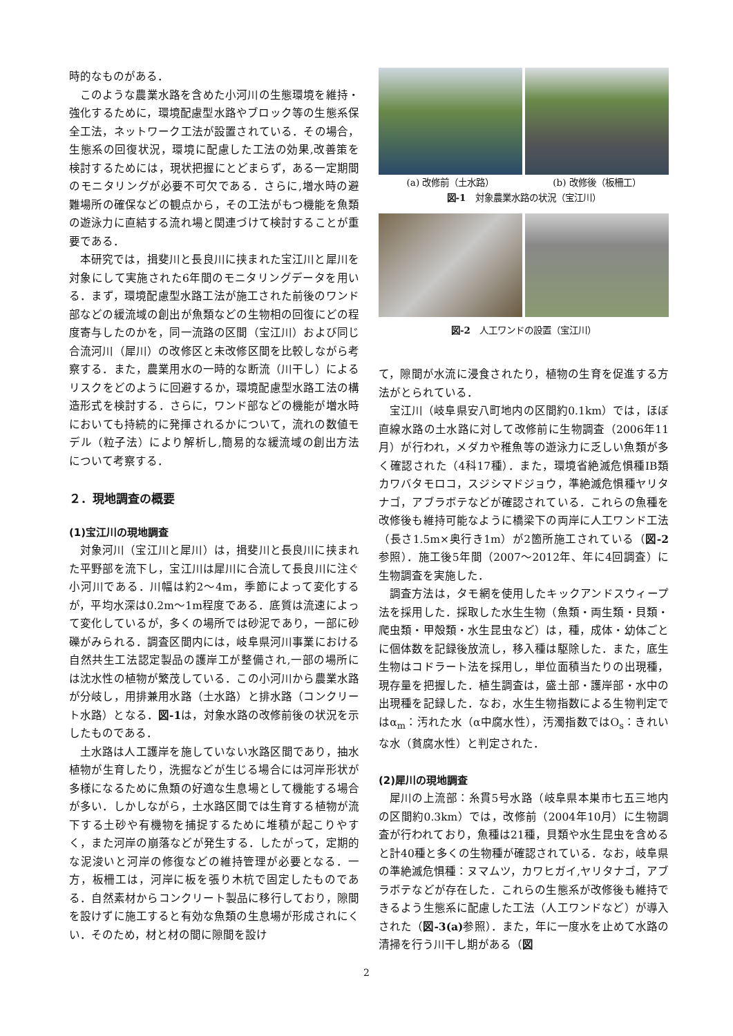時的なものがある．
このような農業水路を含めた小河川の生態環境を維持・強化するために，環境配慮型水路やブロック等の生態系保全工法，ネットワーク工法が設置されている．その場合，生態系の回復状況，環境に配慮した工法の効果,改善策を検討するためには，現状把握にとどまらず，ある一定期間のモニタリングが必要不可欠である．さらに,増水時の避難場所の確保などの観点から，その工法がもつ機能を魚類の遊泳力に直結する流れ場と関連づけて検討することが重要である．
本研究では，揖斐川と長良川に挟まれた宝江川と犀川を対象にして実施された6年間のモニタリングデータを用いる．まず，環境配慮型水路工法が施工された前後のワンド部などの緩流域の創出が魚類などの生物相の回復にどの程度寄与したのかを，同一流路の区間（宝江川）および同じ合流河川（犀川）の改修区と未改修区間を比較しながら考察する．また，農業用水の一時的な断流（川干し）によるリスクをどのように回避するか，環境配慮型水路工法の構造形式を検討する．さらに，ワンド部などの機能が増水時においても持続的に発揮されるかについて，流れの数値モデル（粒子法）により解析し,簡易的な緩流域の創出方法について考察する．
２．現地調査の概要
(1)宝江川の現地調査
対象河川（宝江川と犀川）は，揖斐川と長良川に挟まれた平野部を流下し，宝江川は犀川に合流して長良川に注ぐ小河川である．川幅は約2〜4m，季節によって変化するが，平均水深は0.2m〜1m程度である．底質は流速によって変化しているが，多くの場所では砂泥であり，一部に砂礫がみられる．調査区間内には，岐阜県河川事業における自然共生工法認定製品の護岸工が整備され,一部の場所には沈水性の植物が繁茂している．この小河川から農業水路が分岐し，用排兼用水路（土水路）と排水路（コンクリート水路）となる．図-1は，対象水路の改修前後の状況を示したものである．
土水路は人工護岸を施していない水路区間であり，抽水植物が生育したり，洗掘などが生じる場合には河岸形状が多様になるために魚類の好適な生息場として機能する場合が多い．しかしながら，土水路区間では生育する植物が流下する土砂や有機物を捕捉するために堆積が起こりやすく，また河岸の崩落などが発生する．したがって，定期的な泥浚いと河岸の修復などの維持管理が必要となる．一方，板柵工は，河岸に板を張り木杭で固定したものである．自然素材からコンクリート製品に移行しており，隙間を設けずに施工すると有効な魚類の生息場が形成されにくい．そのため，材と材の間に隙間を設け
(a) 改修前（土水路） (b) 改修後（板柵工）
図-1　対象農業水路の状況（宝江川）
図-2　人工ワンドの設置（宝江川）
て，隙間が水流に浸食されたり，植物の生育を促進する方法がとられている．
宝江川（岐阜県安八町地内の区間約0.1km）では，ほぼ直線水路の土水路に対して改修前に生物調査（2006年11月）が行われ，メダカや稚魚等の遊泳力に乏しい魚類が多く確認された（4科17種）．また，環境省絶滅危惧種IB類カワバタモロコ，スジシマドジョウ，準絶滅危惧種ヤリタナゴ，アブラボテなどが確認されている．これらの魚種を改修後も維持可能なように橋梁下の両岸に人工ワンド工法（長さ1.5m×奥行き1m）が2箇所施工されている（図-2参照）．施工後5年間（2007〜2012年、年に4回調査）に生物調査を実施した．
調査方法は，タモ網を使用したキックアンドスウィープ法を採用した．採取した水生生物（魚類・両生類・貝類・爬虫類・甲殻類・水生昆虫など）は，種，成体・幼体ごとに個体数を記録後放流し，移入種は駆除した．また，底生生物はコドラート法を採用し，単位面積当たりの出現種，現存量を把握した．植生調査は，盛土部・護岸部・水中の出現種を記録した．なお，水生生物指数による生物判定ではα<sub>m</sub>：汚れた水（α中腐水性），汚濁指数ではO<sub>s</sub>：きれいな水（貧腐水性）と判定された．
(2)犀川の現地調査
犀川の上流部：糸貫5号水路（岐阜県本巣市七五三地内の区間約0.3km）では，改修前（2004年10月）に生物調査が行われており，魚種は21種，貝類や水生昆虫を含めると計40種と多くの生物種が確認されている．なお，岐阜県の準絶滅危惧種：ヌマムツ，カワヒガイ,ヤリタナゴ，アブラボテなどが存在した．これらの生態系が改修後も維持できるよう生態系に配慮した工法（人工ワンドなど）が導入された（図-3(a) 参照）．また，年に一度水を止めて水路の清掃を行う川干し期がある（図
2